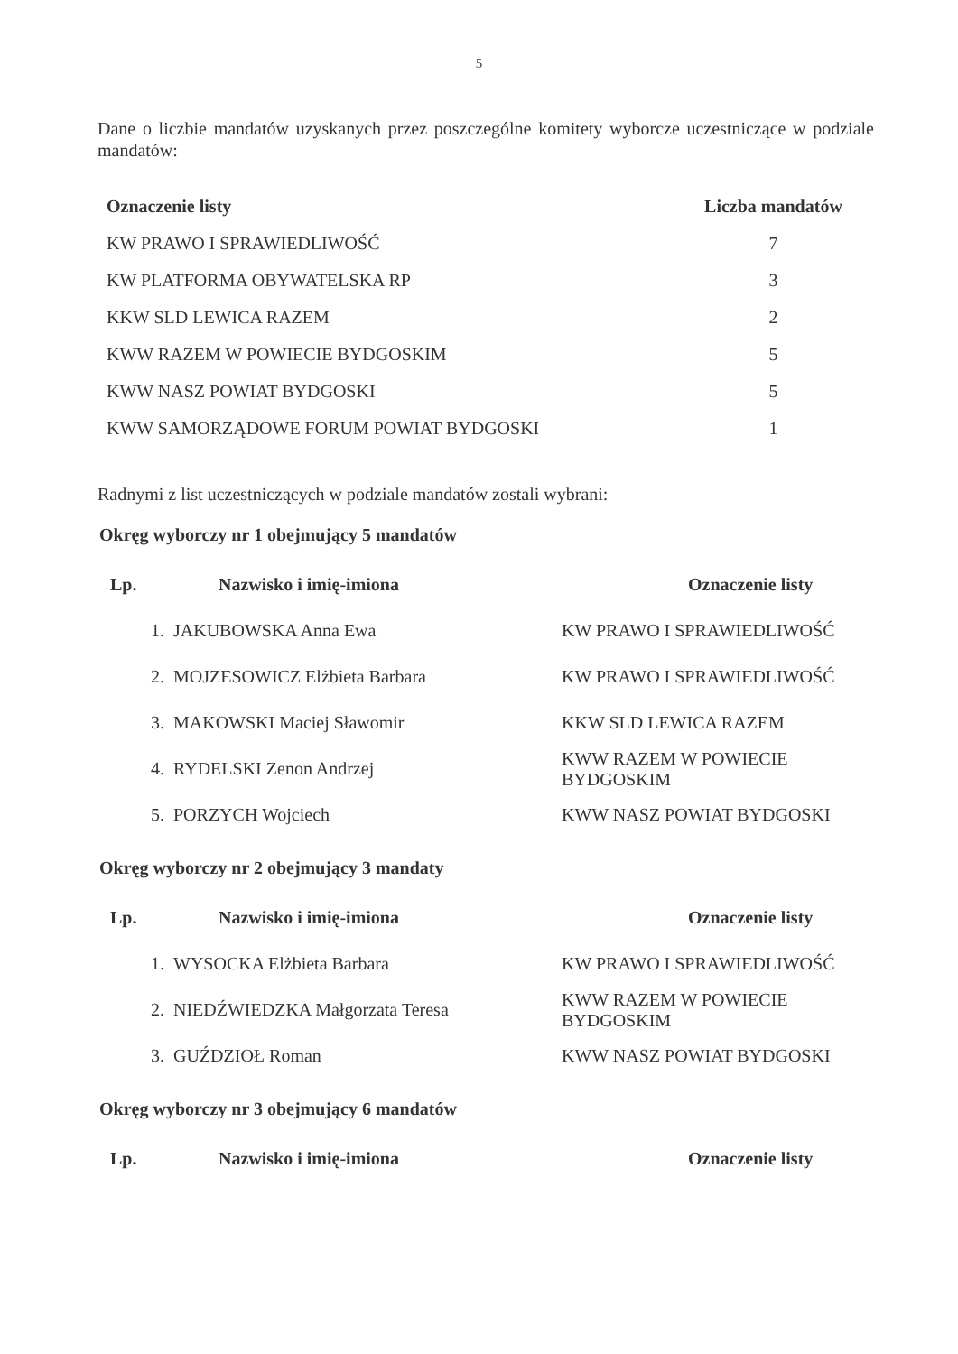5
Dane o liczbie mandatów uzyskanych przez poszczególne komitety wyborcze uczestniczące w podziale mandatów:
| Oznaczenie listy | Liczba mandatów |
| --- | --- |
| KW PRAWO I SPRAWIEDLIWOŚĆ | 7 |
| KW PLATFORMA OBYWATELSKA RP | 3 |
| KKW SLD LEWICA RAZEM | 2 |
| KWW RAZEM W POWIECIE BYDGOSKIM | 5 |
| KWW NASZ POWIAT BYDGOSKI | 5 |
| KWW SAMORZĄDOWE FORUM POWIAT BYDGOSKI | 1 |
Radnymi z list uczestniczących w podziale mandatów zostali wybrani:
Okręg wyborczy nr 1 obejmujący 5 mandatów
| Lp. | Nazwisko i imię-imiona | Oznaczenie listy |
| --- | --- | --- |
| 1. | JAKUBOWSKA Anna Ewa | KW PRAWO I SPRAWIEDLIWOŚĆ |
| 2. | MOJZESOWICZ Elżbieta Barbara | KW PRAWO I SPRAWIEDLIWOŚĆ |
| 3. | MAKOWSKI Maciej Sławomir | KKW SLD LEWICA RAZEM |
| 4. | RYDELSKI Zenon Andrzej | KWW RAZEM W POWIECIE BYDGOSKIM |
| 5. | PORZYCH Wojciech | KWW NASZ POWIAT BYDGOSKI |
Okręg wyborczy nr 2 obejmujący 3 mandaty
| Lp. | Nazwisko i imię-imiona | Oznaczenie listy |
| --- | --- | --- |
| 1. | WYSOCKA Elżbieta Barbara | KW PRAWO I SPRAWIEDLIWOŚĆ |
| 2. | NIEDŹWIEDZKA Małgorzata Teresa | KWW RAZEM W POWIECIE BYDGOSKIM |
| 3. | GUŹDZIOŁ Roman | KWW NASZ POWIAT BYDGOSKI |
Okręg wyborczy nr 3 obejmujący 6 mandatów
| Lp. | Nazwisko i imię-imiona | Oznaczenie listy |
| --- | --- | --- |